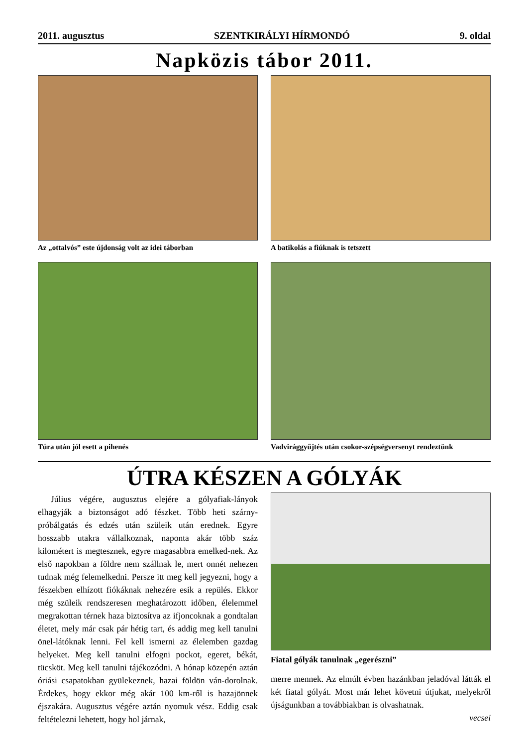2011. augusztus SZENTKIRÁLYI HÍRMONDÓ 9. oldal
Napközis tábor 2011.
Az „ottalvós” este újdonság volt az idei táborban
A batikolás a fiúknak is tetszett
Túra után jól esett a pihenés
Vadvirággyűjtés után csokor-szépségversenyt rendeztünk
ÚTRA KÉSZEN A GÓLYÁK
Július végére, augusztus elejére a gólyafiak-lányok elhagyják a biztonságot adó fészket. Több heti szárny-próbálgatás és edzés után szüleik után erednek. Egyre hosszabb utakra vállalkoznak, naponta akár több száz kilométert is megtesznek, egyre magasabbra emelked-nek. Az első napokban a földre nem szállnak le, mert onnét nehezen tudnak még felemelkedni. Persze itt meg kell jegyezni, hogy a fészekben elhízott fiókáknak nehezére esik a repülés. Ekkor még szüleik rendszeresen meghatározott időben, élelemmel megrakottan térnek haza biztosítva az ifjoncoknak a gondtalan életet, mely már csak pár hétig tart, és addig meg kell tanulni önel-látóknak lenni. Fel kell ismerni az élelemben gazdag helyeket. Meg kell tanulni elfogni pockot, egeret, békát, tücsköt. Meg kell tanulni tájékozódni. A hónap közepén aztán óriási csapatokban gyülekeznek, hazai földön ván-dorolnak. Érdekes, hogy ekkor még akár 100 km-ről is hazajönnek éjszakára. Augusztus végére aztán nyomuk vész. Eddig csak feltételezni lehetett, hogy hol járnak,
Fiatal gólyák tanulnak „egerészni”
merre mennek. Az elmúlt évben hazánkban jeladóval látták el két fiatal gólyát. Most már lehet követni útjukat, melyekről újságunkban a továbbiakban is olvashatnak.
vecsei